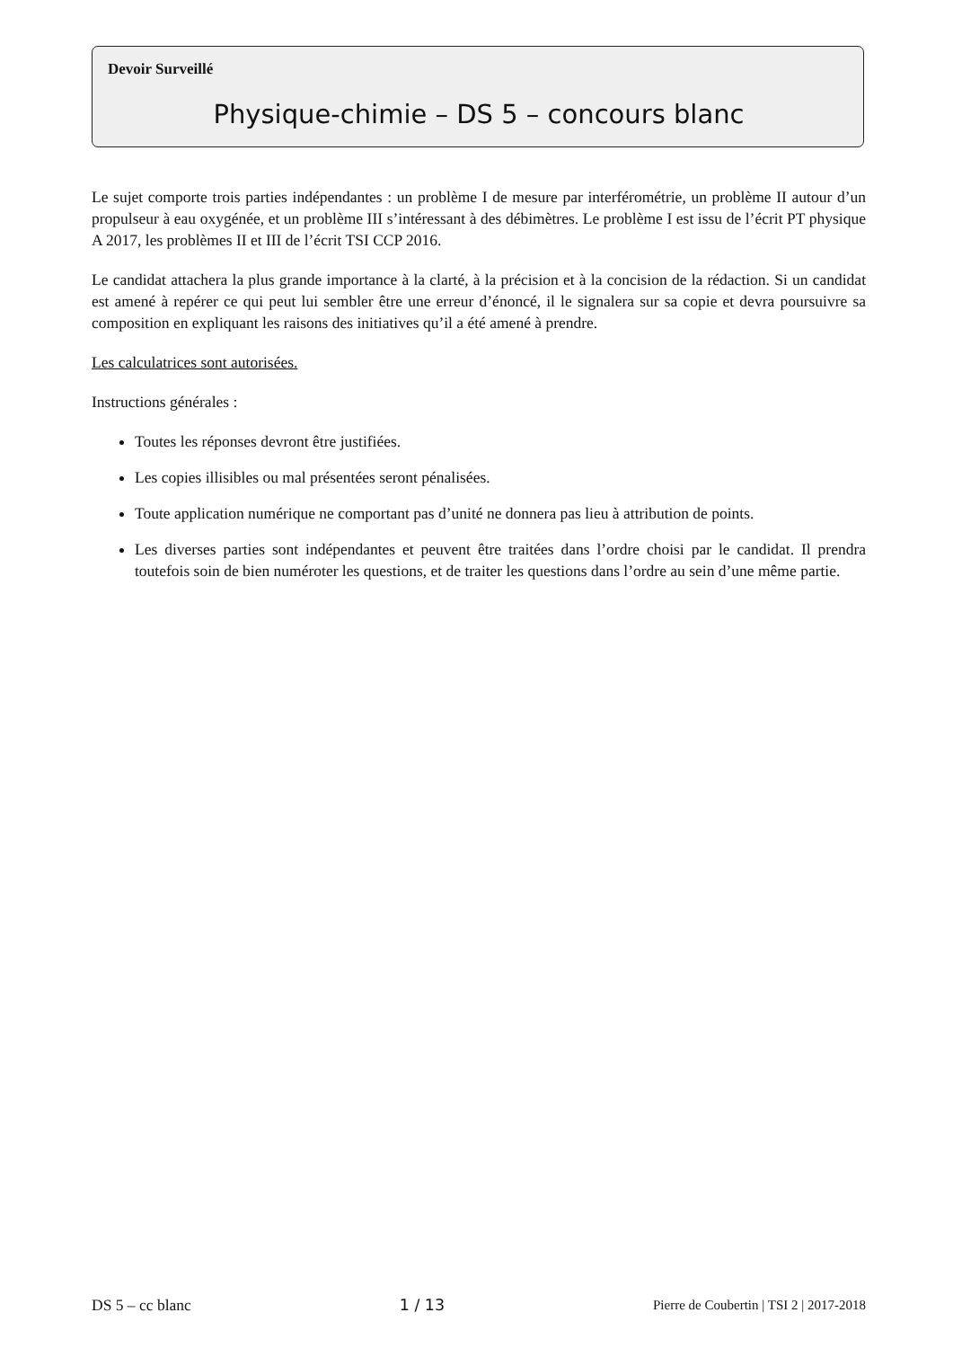Devoir Surveillé
Physique-chimie – DS 5 – concours blanc
Le sujet comporte trois parties indépendantes : un problème I de mesure par interférométrie, un problème II autour d’un propulseur à eau oxygénée, et un problème III s’intéressant à des débimètres. Le problème I est issu de l’écrit PT physique A 2017, les problèmes II et III de l’écrit TSI CCP 2016.
Le candidat attachera la plus grande importance à la clarté, à la précision et à la concision de la rédaction. Si un candidat est amené à repérer ce qui peut lui sembler être une erreur d’énoncé, il le signalera sur sa copie et devra poursuivre sa composition en expliquant les raisons des initiatives qu’il a été amené à prendre.
Les calculatrices sont autorisées.
Instructions générales :
Toutes les réponses devront être justifiées.
Les copies illisibles ou mal présentées seront pénalisées.
Toute application numérique ne comportant pas d’unité ne donnera pas lieu à attribution de points.
Les diverses parties sont indépendantes et peuvent être traitées dans l’ordre choisi par le candidat. Il prendra toutefois soin de bien numéroter les questions, et de traiter les questions dans l’ordre au sein d’une même partie.
DS 5 – cc blanc 1 / 13 Pierre de Coubertin | TSI 2 | 2017-2018